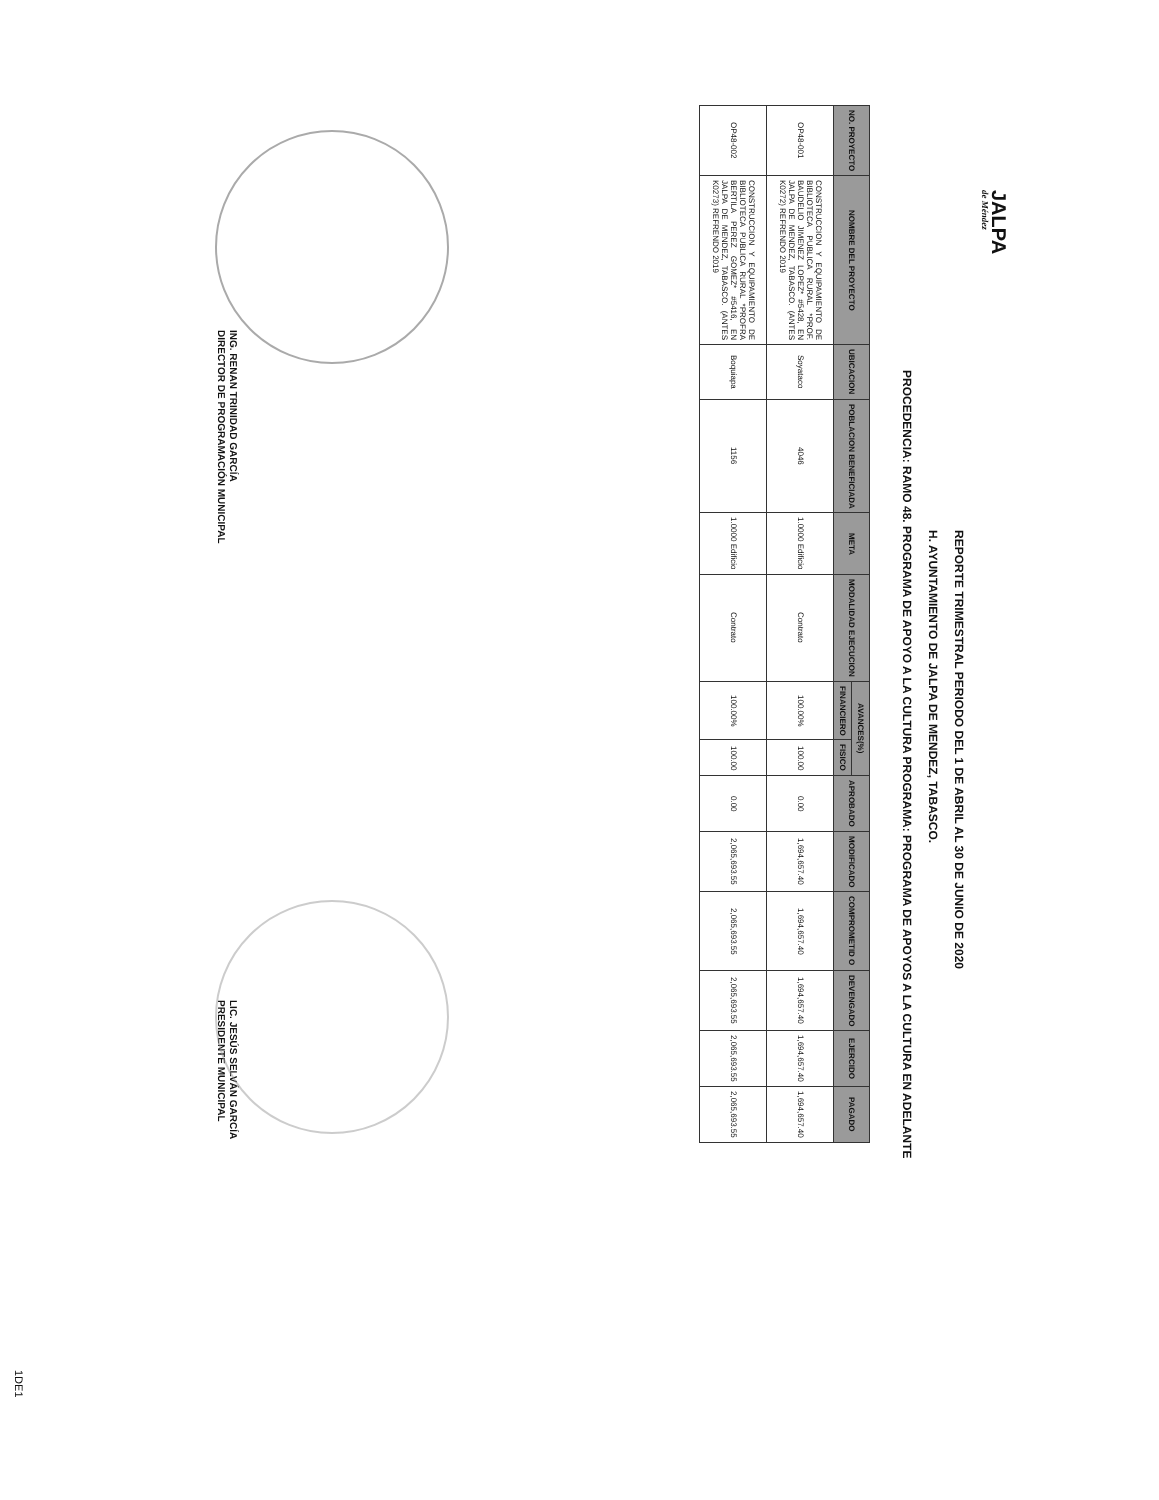JALPA
de Méndez
REPORTE TRIMESTRAL PERIODO DEL 1 DE ABRIL AL 30 DE JUNIO DE 2020
H. AYUNTAMIENTO DE JALPA DE MENDEZ, TABASCO.
PROCEDENCIA: RAMO 48. PROGRAMA DE APOYO A LA CULTURA PROGRAMA: PROGRAMA DE APOYOS A LA CULTURA EN ADELANTE
| NO. PROYECTO | NOMBRE DEL PROYECTO | UBICACION | POBLACION BENEFICIADA | META | MODALIDAD EJECUCION | AVANCES(%) | | APROBADO | MODIFICADO | COMPROMETID O | DEVENGADO | EJERCIDO | PAGADO |
| --- | --- | --- | --- | --- | --- | --- | --- | --- | --- | --- | --- | --- | --- |
| | | | | | | FINANCIERO | FISICO | | | | | | |
| OP48-001 | CONSTRUCCION Y EQUIPAMIENTO DE BIBLIOTECA PUBLICA RURAL *PROF. BAUDELIO JIMENEZ LOPEZ* #5428, EN JALPA DE MENDEZ, TABASCO. (ANTES K0272) REFRENDO 2019 | Soyataco | 4046 | 1.0000 Edificio | Contrato | 100.00% | 100.00 | 0.00 | 1,694,657.40 | 1,694,657.40 | 1,694,657.40 | 1,694,657.40 | 1,694,657.40 |
| OP48-002 | CONSTRUCCION Y EQUIPAMIENTO DE BIBLIOTECA PUBLICA RURAL *PROFRA BERTILA PEREZ GOMEZ* #5416, EN JALPA DE MENDEZ, TABASCO. (ANTES K0273) REFRENDO 2019 | Boquiapa | 1156 | 1.0000 Edificio | Contrato | 100.00% | 100.00 | 0.00 | 2,065,693.55 | 2,065,693.55 | 2,065,693.55 | 2,065,693.55 | 2,065,693.55 |
ING. RENAN TRINIDAD GARCÍA
DIRECTOR DE PROGRAMACIÓN MUNICIPAL
LIC. JESÚS SELVÁN GARCÍA
PRESIDENTE MUNICIPAL
1DE1